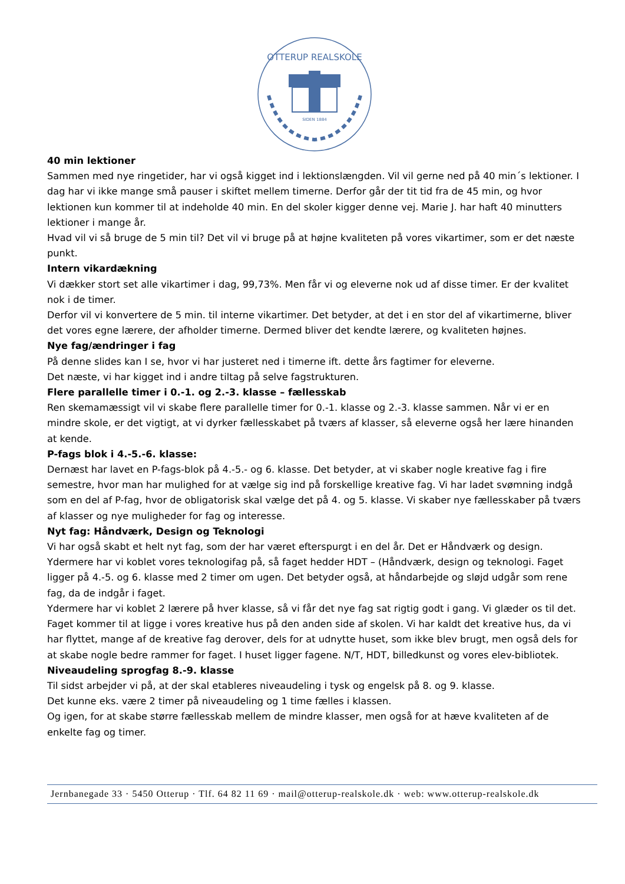OTTERUP REALSKOLE
SIDEN 1884
40 min lektioner
Sammen med nye ringetider, har vi også kigget ind i lektionslængden. Vil vil gerne ned på 40 min´s lektioner. I dag har vi ikke mange små pauser i skiftet mellem timerne. Derfor går der tit tid fra de 45 min, og hvor lektionen kun kommer til at indeholde 40 min. En del skoler kigger denne vej. Marie J. har haft 40 minutters lektioner i mange år.
Hvad vil vi så bruge de 5 min til? Det vil vi bruge på at højne kvaliteten på vores vikartimer, som er det næste punkt.
Intern vikardækning
Vi dækker stort set alle vikartimer i dag, 99,73%. Men får vi og eleverne nok ud af disse timer. Er der kvalitet nok i de timer.
Derfor vil vi konvertere de 5 min. til interne vikartimer. Det betyder, at det i en stor del af vikartimerne, bliver det vores egne lærere, der afholder timerne. Dermed bliver det kendte lærere, og kvaliteten højnes.
Nye fag/ændringer i fag
På denne slides kan I se, hvor vi har justeret ned i timerne ift. dette års fagtimer for eleverne.
Det næste, vi har kigget ind i andre tiltag på selve fagstrukturen.
Flere parallelle timer i 0.-1. og 2.-3. klasse – fællesskab
Ren skemamæssigt vil vi skabe flere parallelle timer for 0.-1. klasse og 2.-3. klasse sammen. Når vi er en mindre skole, er det vigtigt, at vi dyrker fællesskabet på tværs af klasser, så eleverne også her lære hinanden at kende.
P-fags blok i 4.-5.-6. klasse:
Dernæst har lavet en P-fags-blok på 4.-5.- og 6. klasse. Det betyder, at vi skaber nogle kreative fag i fire semestre, hvor man har mulighed for at vælge sig ind på forskellige kreative fag. Vi har ladet svømning indgå som en del af P-fag, hvor de obligatorisk skal vælge det på 4. og 5. klasse. Vi skaber nye fællesskaber på tværs af klasser og nye muligheder for fag og interesse.
Nyt fag: Håndværk, Design og Teknologi
Vi har også skabt et helt nyt fag, som der har været efterspurgt i en del år. Det er Håndværk og design. Ydermere har vi koblet vores teknologifag på, så faget hedder HDT – (Håndværk, design og teknologi. Faget ligger på 4.-5. og 6. klasse med 2 timer om ugen. Det betyder også, at håndarbejde og sløjd udgår som rene fag, da de indgår i faget.
Ydermere har vi koblet 2 lærere på hver klasse, så vi får det nye fag sat rigtig godt i gang. Vi glæder os til det.
Faget kommer til at ligge i vores kreative hus på den anden side af skolen. Vi har kaldt det kreative hus, da vi har flyttet, mange af de kreative fag derover, dels for at udnytte huset, som ikke blev brugt, men også dels for at skabe nogle bedre rammer for faget. I huset ligger fagene. N/T, HDT, billedkunst og vores elev-bibliotek.
Niveaudeling sprogfag 8.-9. klasse
Til sidst arbejder vi på, at der skal etableres niveaudeling i tysk og engelsk på 8. og 9. klasse.
Det kunne eks. være 2 timer på niveaudeling og 1 time fælles i klassen.
Og igen, for at skabe større fællesskab mellem de mindre klasser, men også for at hæve kvaliteten af de enkelte fag og timer.
Jernbanegade 33 · 5450 Otterup · Tlf. 64 82 11 69 · mail@otterup-realskole.dk · web: www.otterup-realskole.dk